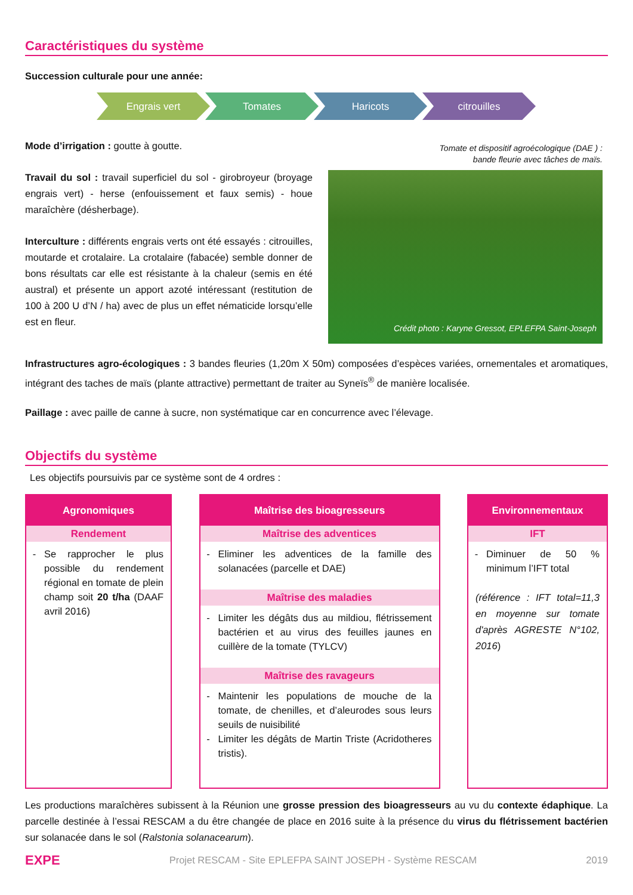Caractéristiques du système
Succession culturale pour une année:
Engrais vert Tomates Haricots citrouilles
Mode d’irrigation : goutte à goutte.
Travail du sol : travail superficiel du sol - girobroyeur (broyage engrais vert) - herse (enfouissement et faux semis) - houe maraîchère (désherbage).
Interculture : différents engrais verts ont été essayés : citrouilles, moutarde et crotalaire. La crotalaire (fabacée) semble donner de bons résultats car elle est résistante à la chaleur (semis en été austral) et présente un apport azoté intéressant (restitution de 100 à 200 U d’N / ha) avec de plus un effet nématicide lorsqu’elle est en fleur.
Tomate et dispositif agroécologique (DAE ) :
bande fleurie avec tâches de maïs.
Crédit photo : Karyne Gressot, EPLEFPA Saint-Joseph
Infrastructures agro-écologiques : 3 bandes fleuries (1,20m X 50m) composées d’espèces variées, ornementales et aromatiques, intégrant des taches de maïs (plante attractive) permettant de traiter au Syneïs<sup>®</sup> de manière localisée.
Paillage : avec paille de canne à sucre, non systématique car en concurrence avec l’élevage.
Objectifs du système
Les objectifs poursuivis par ce système sont de 4 ordres :
Agronomiques
Rendement
Se rapprocher le plus possible du rendement régional en tomate de plein champ soit 20 t/ha (DAAF avril 2016)
Maîtrise des bioagresseurs
Maîtrise des adventices
Eliminer les adventices de la famille des solanacées (parcelle et DAE)
Maîtrise des maladies
Limiter les dégâts dus au mildiou, flétrissement bactérien et au virus des feuilles jaunes en cuillère de la tomate (TYLCV)
Maîtrise des ravageurs
Maintenir les populations de mouche de la tomate, de chenilles, et d’aleurodes sous leurs seuils de nuisibilité
Limiter les dégâts de Martin Triste (Acridotheres tristis).
Environnementaux
IFT
Diminuer de 50 % minimum l’IFT total
(référence : IFT total=11,3 en moyenne sur tomate d'après AGRESTE N°102, 2016)
Les productions maraîchères subissent à la Réunion une grosse pression des bioagresseurs au vu du contexte édaphique. La parcelle destinée à l’essai RESCAM a du être changée de place en 2016 suite à la présence du virus du flétrissement bactérien sur solanacée dans le sol (Ralstonia solanacearum).
EXPE Projet RESCAM - Site EPLEFPA SAINT JOSEPH - Système RESCAM 2019